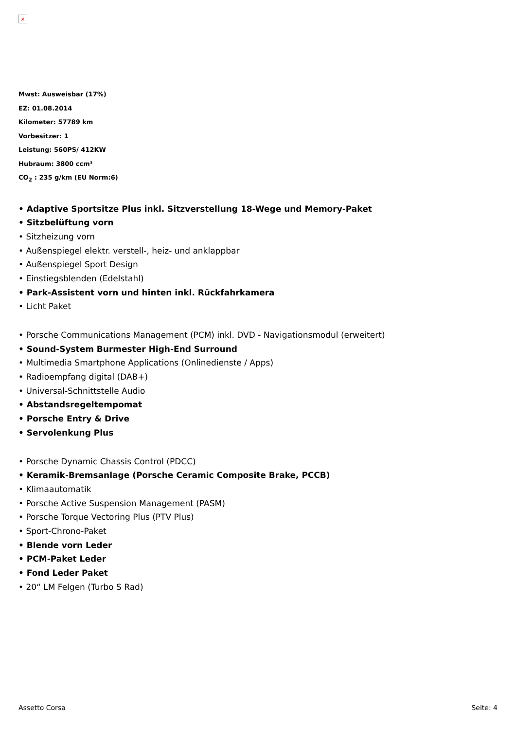×
Mwst: Ausweisbar (17%)
EZ: 01.08.2014
Kilometer: 57789 km
Vorbesitzer: 1
Leistung: 560PS/ 412KW
Hubraum: 3800 ccm³
CO<sub>2</sub> : 235 g/km (EU Norm:6)
• Adaptive Sportsitze Plus inkl. Sitzverstellung 18-Wege und Memory-Paket
• Sitzbelüftung vorn
• Sitzheizung vorn
• Außenspiegel elektr. verstell-, heiz- und anklappbar
• Außenspiegel Sport Design
• Einstiegsblenden (Edelstahl)
• Park-Assistent vorn und hinten inkl. Rückfahrkamera
• Licht Paket
• Porsche Communications Management (PCM) inkl. DVD - Navigationsmodul (erweitert)
• Sound-System Burmester High-End Surround
• Multimedia Smartphone Applications (Onlinedienste / Apps)
• Radioempfang digital (DAB+)
• Universal-Schnittstelle Audio
• Abstandsregeltempomat
• Porsche Entry & Drive
• Servolenkung Plus
• Porsche Dynamic Chassis Control (PDCC)
• Keramik-Bremsanlage (Porsche Ceramic Composite Brake, PCCB)
• Klimaautomatik
• Porsche Active Suspension Management (PASM)
• Porsche Torque Vectoring Plus (PTV Plus)
• Sport-Chrono-Paket
• Blende vorn Leder
• PCM-Paket Leder
• Fond Leder Paket
• 20“ LM Felgen (Turbo S Rad)
Assetto Corsa Seite: 4